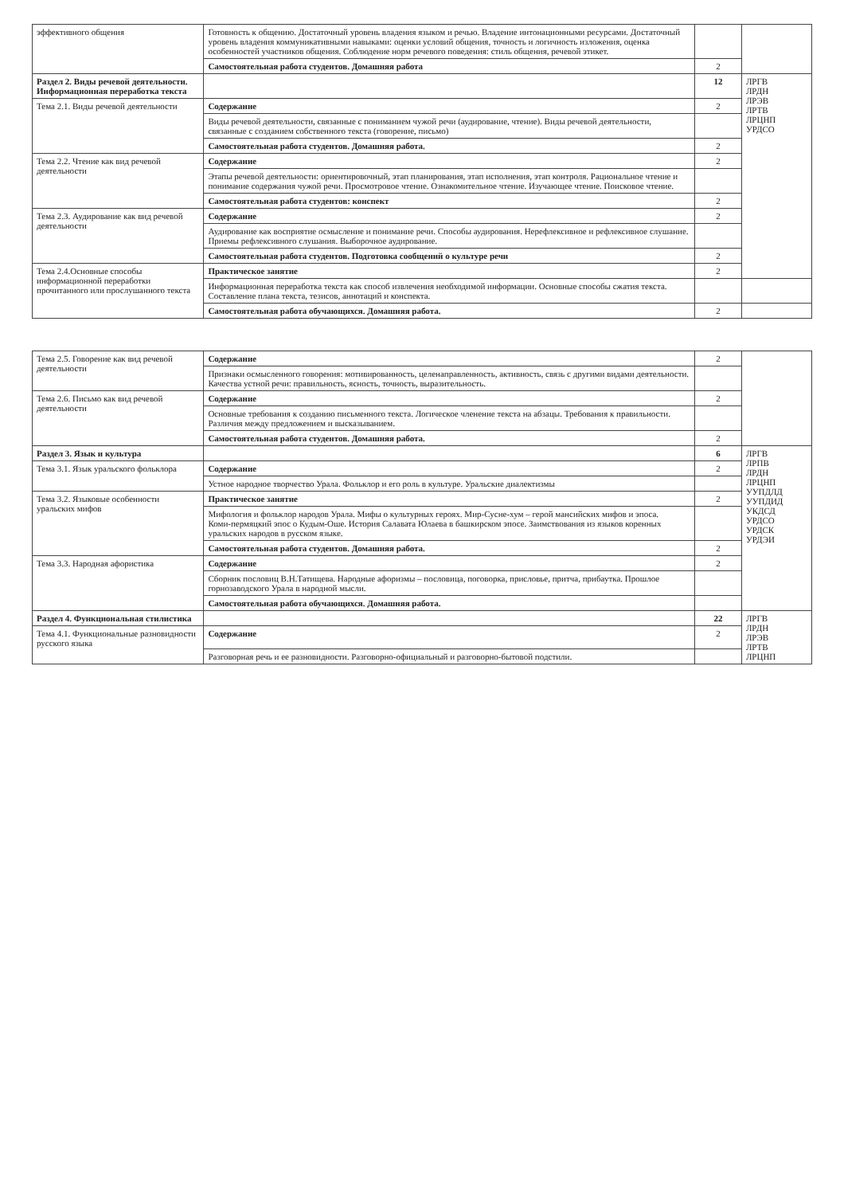| эффективного общения | Готовность к общению. Достаточный уровень владения языком и речью. Владение интонационными ресурсами. Достаточный уровень владения коммуникативными навыками: оценки условий общения, точность и логичность изложения, оценка особенностей участников общения. Соблюдение норм речевого поведения: стиль общения, речевой этикет. | | |
| | Самостоятельная работа студентов. Домашняя работа | 2 | |
| Раздел 2. Виды речевой деятельности. Информационная переработка текста | | 12 | ЛРГВ ЛРДН ЛРЭВ ЛРТВ ЛРЦНП УРДСО |
| Тема 2.1. Виды речевой деятельности | Содержание | 2 | |
| | Виды речевой деятельности, связанные с пониманием чужой речи (аудирование, чтение). Виды речевой деятельности, связанные с созданием собственного текста (говорение, письмо) | | |
| | Самостоятельная работа студентов. Домашняя работа. | 2 | |
| Тема 2.2. Чтение как вид речевой деятельности | Содержание | 2 | |
| | Этапы речевой деятельности: ориентировочный, этап планирования, этап исполнения, этап контроля. Рациональное чтение и понимание содержания чужой речи. Просмотровое чтение. Ознакомительное чтение. Изучающее чтение. Поисковое чтение. | | |
| | Самостоятельная работа студентов: конспект | 2 | |
| Тема 2.3. Аудирование как вид речевой деятельности | Содержание | 2 | |
| | Аудирование как восприятие осмысление и понимание речи. Способы аудирования. Нерефлексивное и рефлексивное слушание. Приемы рефлексивного слушания. Выборочное аудирование. | | |
| | Самостоятельная работа студентов. Подготовка сообщений о культуре речи | 2 | |
| Тема 2.4.Основные способы информационной переработки прочитанного или прослушанного текста | Практическое занятие | 2 | |
| | Информационная переработка текста как способ извлечения необходимой информации. Основные способы сжатия текста. Составление плана текста, тезисов, аннотаций и конспекта. | | |
| | Самостоятельная работа обучающихся. Домашняя работа. | 2 | |
| Тема 2.5. Говорение как вид речевой деятельности | Содержание | 2 | |
| | Признаки осмысленного говорения: мотивированность, целенаправленность, активность, связь с другими видами деятельности. Качества устной речи: правильность, ясность, точность, выразительность. | | |
| Тема 2.6. Письмо как вид речевой деятельности | Содержание | 2 | |
| | Основные требования к созданию письменного текста. Логическое членение текста на абзацы. Требования к правильности. Различия между предложением и высказыванием. | | |
| | Самостоятельная работа студентов. Домашняя работа. | 2 | |
| Раздел 3. Язык и культура | | 6 | ЛРГВ ЛРПВ ЛРДН ЛРЦНП УУПДЛД УУПДИД УКДСД УРДСО УРДСК УРДЭИ |
| Тема 3.1. Язык уральского фольклора | Содержание | 2 | |
| | Устное народное творчество Урала. Фольклор и его роль в культуре. Уральские диалектизмы | | |
| Тема 3.2. Языковые особенности уральских мифов | Практическое занятие | 2 | |
| | Мифология и фольклор народов Урала. Мифы о культурных героях. Мир-Сусне-хум – герой мансийских мифов и эпоса. Коми-пермяцкий эпос о Кудым-Оше. История Салавата Юлаева в башкирском эпосе. Заимствования из языков коренных уральских народов в русском языке. | | |
| | Самостоятельная работа студентов. Домашняя работа. | 2 | |
| Тема 3.3. Народная афористика | Содержание | 2 | |
| | Сборник пословиц В.Н.Татищева. Народные афоризмы – пословица, поговорка, присловье, притча, прибаутка. Прошлое горнозаводского Урала в народной мысли. | | |
| | Самостоятельная работа обучающихся. Домашняя работа. | | |
| Раздел 4. Функциональная стилистика | | 22 | ЛРГВ ЛРДН ЛРЭВ ЛРТВ ЛРЦНП |
| Тема 4.1. Функциональные разновидности русского языка | Содержание | 2 | |
| | Разговорная речь и ее разновидности. Разговорно-официальный и разговорно-бытовой подстили. | | |